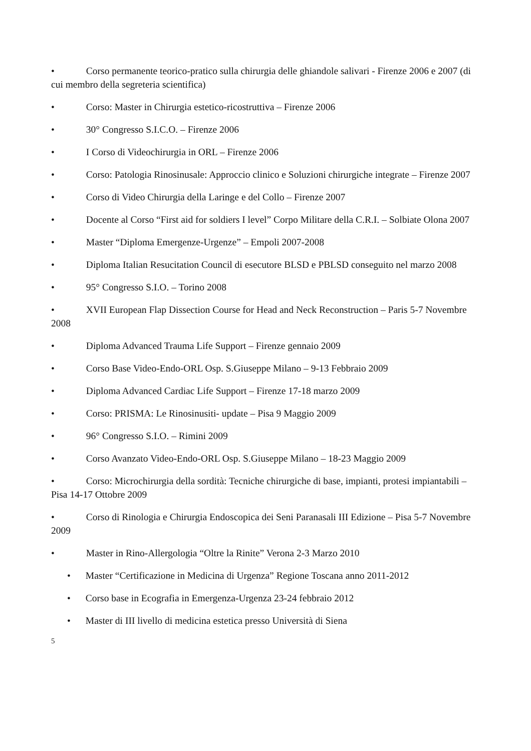• Corso permanente teorico-pratico sulla chirurgia delle ghiandole salivari - Firenze 2006 e 2007 (di cui membro della segreteria scientifica)
• Corso: Master in Chirurgia estetico-ricostruttiva – Firenze 2006
• 30° Congresso S.I.C.O. – Firenze 2006
• I Corso di Videochirurgia in ORL – Firenze 2006
• Corso: Patologia Rinosinusale: Approccio clinico e Soluzioni chirurgiche integrate – Firenze 2007
• Corso di Video Chirurgia della Laringe e del Collo – Firenze 2007
• Docente al Corso “First aid for soldiers I level” Corpo Militare della C.R.I. – Solbiate Olona 2007
• Master “Diploma Emergenze-Urgenze” – Empoli 2007-2008
• Diploma Italian Resucitation Council di esecutore BLSD e PBLSD conseguito nel marzo 2008
• 95° Congresso S.I.O. – Torino 2008
• XVII European Flap Dissection Course for Head and Neck Reconstruction – Paris 5-7 Novembre 2008
• Diploma Advanced Trauma Life Support – Firenze gennaio 2009
• Corso Base Video-Endo-ORL Osp. S.Giuseppe Milano – 9-13 Febbraio 2009
• Diploma Advanced Cardiac Life Support – Firenze 17-18 marzo 2009
• Corso: PRISMA: Le Rinosinusiti- update – Pisa 9 Maggio 2009
• 96° Congresso S.I.O. – Rimini 2009
• Corso Avanzato Video-Endo-ORL Osp. S.Giuseppe Milano – 18-23 Maggio 2009
• Corso: Microchirurgia della sordità: Tecniche chirurgiche di base, impianti, protesi impiantabili – Pisa 14-17 Ottobre 2009
• Corso di Rinologia e Chirurgia Endoscopica dei Seni Paranasali III Edizione – Pisa 5-7 Novembre 2009
• Master in Rino-Allergologia “Oltre la Rinite” Verona 2-3 Marzo 2010
• Master “Certificazione in Medicina di Urgenza” Regione Toscana anno 2011-2012
• Corso base in Ecografia in Emergenza-Urgenza 23-24 febbraio 2012
• Master di III livello di medicina estetica presso Università di Siena
5